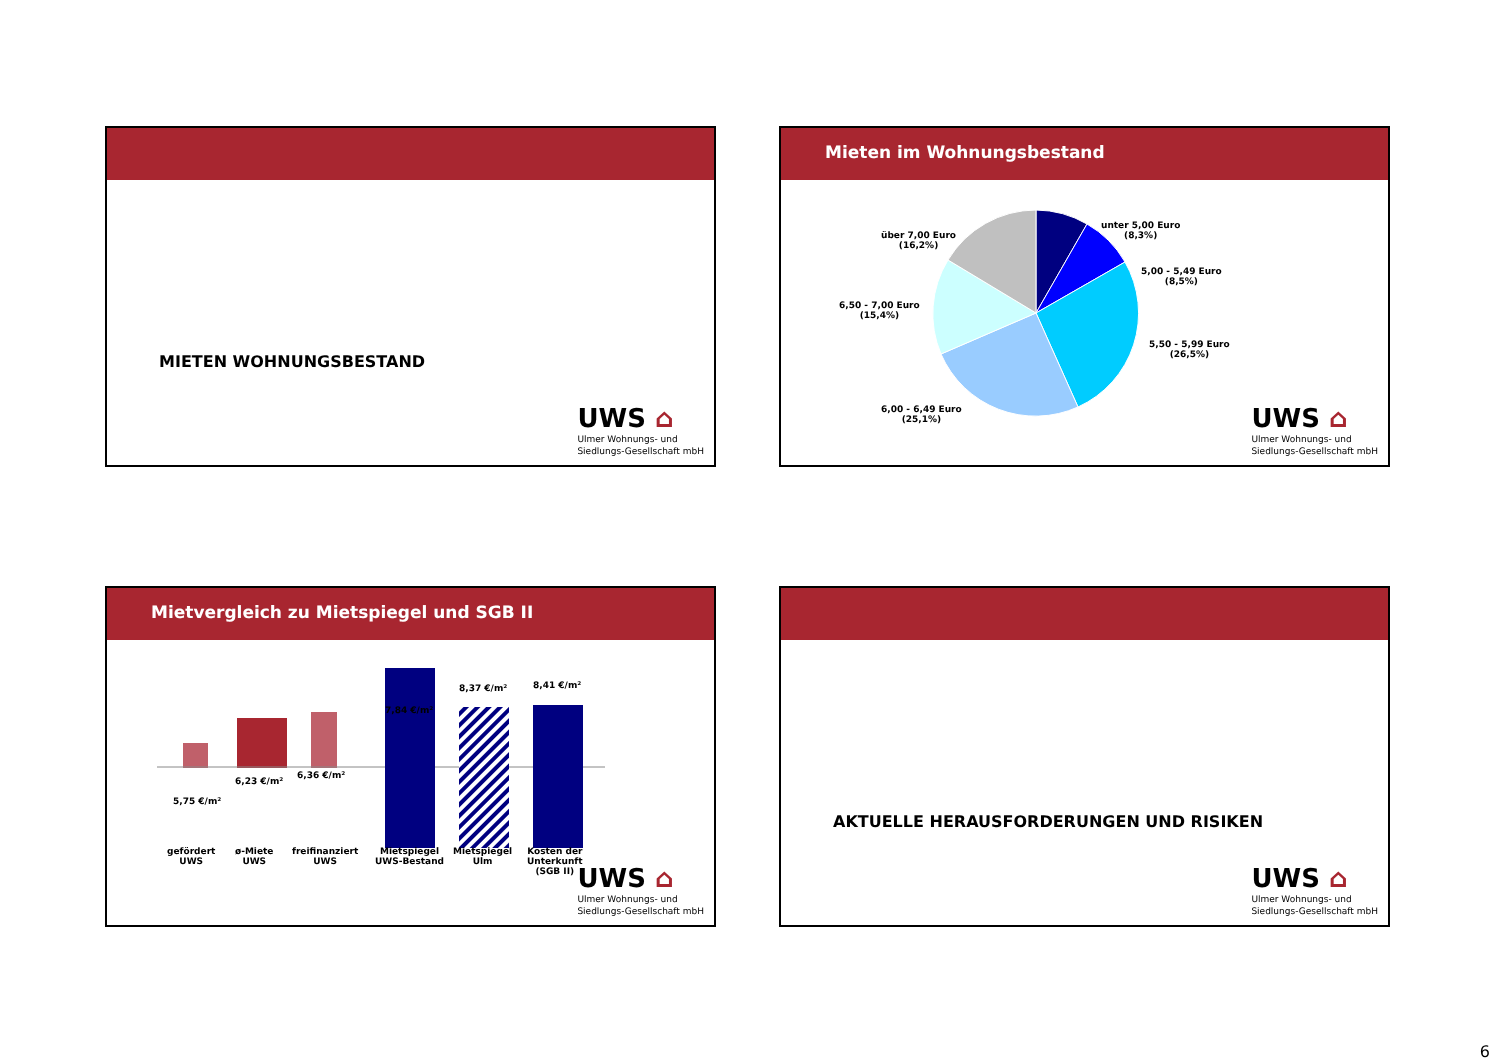MIETEN WOHNUNGSBESTAND
UWS ⌂
Ulmer Wohnungs- und
Siedlungs-Gesellschaft mbH
Mieten im Wohnungsbestand
über 7,00 Euro
(16,2%)
unter 5,00 Euro
(8,3%)
5,00 - 5,49 Euro
(8,5%)
6,50 - 7,00 Euro
(15,4%)
5,50 - 5,99 Euro
(26,5%)
6,00 - 6,49 Euro
(25,1%)
UWS ⌂
Ulmer Wohnungs- und
Siedlungs-Gesellschaft mbH
Mietvergleich zu Mietspiegel und SGB II
5,75 €/m²
6,23 €/m²
6,36 €/m²
7,84 €/m²
8,37 €/m² 8,41 €/m²
gefördert
UWS
ø-Miete
UWS
freifinanziert
UWS
Mietspiegel
UWS-Bestand
Mietspiegel
Ulm
Kosten der
Unterkunft
(SGB II)
UWS ⌂
Ulmer Wohnungs- und
Siedlungs-Gesellschaft mbH
AKTUELLE HERAUSFORDERUNGEN UND RISIKEN
UWS ⌂
Ulmer Wohnungs- und
Siedlungs-Gesellschaft mbH
6